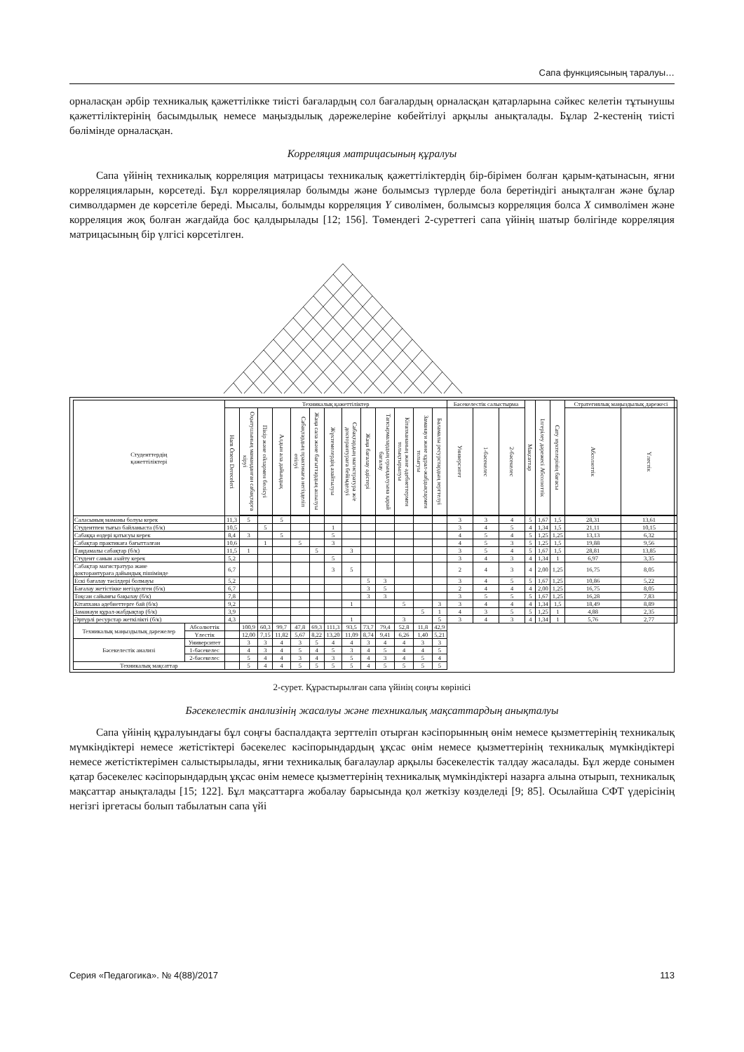Сапа функциясының таралуы…
орналасқан әрбір техникалық қажеттілікке тиісті бағалардың сол бағалардың орналасқан қатарларына сәйкес келетін тұтынушы қажеттіліктерінің басымдылық немесе маңыздылық дәрежелеріне көбейтілуі арқылы анықталады. Бұлар 2-кестенің тиісті бөлімінде орналасқан.
Корреляция матрицасының құралуы
Сапа үйінің техникалық корреляция матрицасы техникалық қажеттіліктердің бір-бірімен болған қарым-қатынасын, яғни корреляцияларын, көрсетеді. Бұл корреляциялар болымды және болымсыз түрлерде бола беретіндігі анықталған және бұлар символдармен де көрсетіле береді. Мысалы, болымды корреляция Y сиволімен, болымсыз корреляция болса X символімен және корреляция жоқ болған жағдайда бос қалдырылады [12; 156]. Төмендегі 2-суреттегі сапа үйінің шатыр бөлігінде корреляция матрицасының бір үлгісі көрсетілген.
| Студенттердің қажеттіліктері | | Техникалық қажеттіліктер | | | | | | | | | | | | | Бәсекелестік салыстырма | | | Мақсаттар | Ілгерілеу дәрежесі Абсолюттік | Сату нүктелерінің бағасы | Стратегиялық маңыздылық дәрежесі | |
| --- | --- | --- | --- | --- | --- | --- | --- | --- | --- | --- | --- | --- | --- | --- | --- | --- | --- | --- | --- | --- | --- | --- |
| | | Ham Önem Dereceleri | Оқытушының маманданған сабақтарға кіруі | Пікір және ойлармен бөлісуі | Алдын ала дайындық | Сабақтардың практикаға негізделіп өтілуі | Жаңа сала және бағыттардың ашылуы | Жүктемелердің азайтылуы | Сабақтардың магистратура ж/е докторантураға бейімделуі | Жаңа бағалау әдістері | Тапсырмалардың орындалуына қарай бағалау | Кітапхананың және әдебиеттермен толықтырылуы | Заманауи және құрал-жабдықтармен толығуы | Баламалы ресурстардың зерттелуі | Университет | 1-бәсекелес | 2-бәсекелес | | | | Абсолюттік | Үлестік |
| Саласының маманы болуы керек | | 11,3 | 5 | | 5 | | | | | | | | | | 3 | 3 | 4 | 5 | 1,67 | 1,5 | 28,31 | 13,61 |
| Студентпен тығыз байланыста (б/к) | | 10,5 | | 5 | | | | 1 | | | | | | | 3 | 4 | 5 | 4 | 1,34 | 1,5 | 21,11 | 10,15 |
| Сабаққа өздері қатысуы керек | | 8,4 | 3 | | 5 | | | 5 | | | | | | | 4 | 5 | 4 | 5 | 1,25 | 1,25 | 13,13 | 6,32 |
| Сабақтар практикаға бағытталған | | 10,6 | | 1 | | 5 | | 3 | | | | | | | 4 | 5 | 3 | 5 | 1,25 | 1,5 | 19,88 | 9,56 |
| Таңдамалы сабақтар (б/к) | | 11,5 | 1 | | | | 5 | | 3 | | | | | | 3 | 5 | 4 | 5 | 1,67 | 1,5 | 28,81 | 13,85 |
| Студент санын азайту керек | | 5,2 | | | | | | 5 | | | | | | | 3 | 4 | 3 | 4 | 1,34 | 1 | 6,97 | 3,35 |
| Сабақтар магистратура және докторантураға дайындық пішімінде | | 6,7 | | | | | | 3 | 5 | | | | | | 2 | 4 | 3 | 4 | 2,00 | 1,25 | 16,75 | 8,05 |
| Ескі бағалау тәсілдері болмауы | | 5,2 | | | | | | | | 5 | 3 | | | | 3 | 4 | 5 | 5 | 1,67 | 1,25 | 10,86 | 5,22 |
| Бағалау жетістікке негізделген (б/к) | | 6,7 | | | | | | | | 3 | 5 | | | | 2 | 4 | 4 | 4 | 2,00 | 1,25 | 16,75 | 8,05 |
| Тоқсан сайынғы бақылау (б/к) | | 7,8 | | | | | | | | 3 | 3 | | | | 3 | 5 | 5 | 5 | 1,67 | 1,25 | 16,28 | 7,83 |
| Кітапхана әдебиеттерге бай (б/к) | | 9,2 | | | | | | | 1 | | | 5 | | 3 | 3 | 4 | 4 | 4 | 1,34 | 1,5 | 18,49 | 8,89 |
| Заманауи құрал-жабдықтар (б/к) | | 3,9 | | | | | | | | | | | 5 | 1 | 4 | 3 | 5 | 5 | 1,25 | 1 | 4,88 | 2,35 |
| Әртүрлі ресурстар жеткілікті (б/к) | | 4,3 | | | | | | | 1 | | | 3 | | 5 | 3 | 4 | 3 | 4 | 1,34 | 1 | 5,76 | 2,77 |
| Техникалық маңыздылық дәрежелер | Абсолюттік | | 100,9 | 60,3 | 99,7 | 47,8 | 69,3 | 111,3 | 93,5 | 73,7 | 79,4 | 52,8 | 11,8 | 42,9 | | | | | | | | |
| | Үлестік | | 12,00 | 7,15 | 11,82 | 5,67 | 8,22 | 13,20 | 11,09 | 8,74 | 9,41 | 6,26 | 1,40 | 5,21 | | | | | | | | |
| Бәсекелестік анализі | Университет | | 3 | 3 | 4 | 3 | 5 | 4 | 4 | 3 | 4 | 4 | 3 | 3 | | | | | | | | |
| | 1-бәсекелес | | 4 | 3 | 4 | 5 | 4 | 5 | 3 | 4 | 5 | 4 | 4 | 5 | | | | | | | | |
| | 2-бәсекелес | | 5 | 4 | 4 | 3 | 4 | 3 | 5 | 4 | 3 | 4 | 5 | 4 | | | | | | | | |
| Техникалық мақсаттар | | | 5 | 4 | 4 | 5 | 5 | 5 | 5 | 4 | 5 | 5 | 5 | 5 | | | | | | | | |
2-сурет. Құрастырылған сапа үйінің соңғы көрінісі
Бәсекелестік анализінің жасалуы және техникалық мақсаттардың анықталуы
Сапа үйінің құралуындағы бұл соңғы баспалдақта зерттеліп отырған кәсіпорынның өнім немесе қызметтерінің техникалық мүмкіндіктері немесе жетістіктері бәсекелес кәсіпорындардың ұқсас өнім немесе қызметтерінің техникалық мүмкіндіктері немесе жетістіктерімен салыстырылады, яғни техникалық бағалаулар арқылы бәсекелестік талдау жасалады. Бұл жерде сонымен қатар бәсекелес кәсіпорындардың ұқсас өнім немесе қызметтерінің техникалық мүмкіндіктері назарға алына отырып, техникалық мақсаттар анықталады [15; 122]. Бұл мақсаттарға жобалау барысында қол жеткізу көзделеді [9; 85]. Осылайша СФТ үдерісінің негізгі іргетасы болып табылатын сапа үйі
Серия «Педагогика». № 4(88)/2017 113